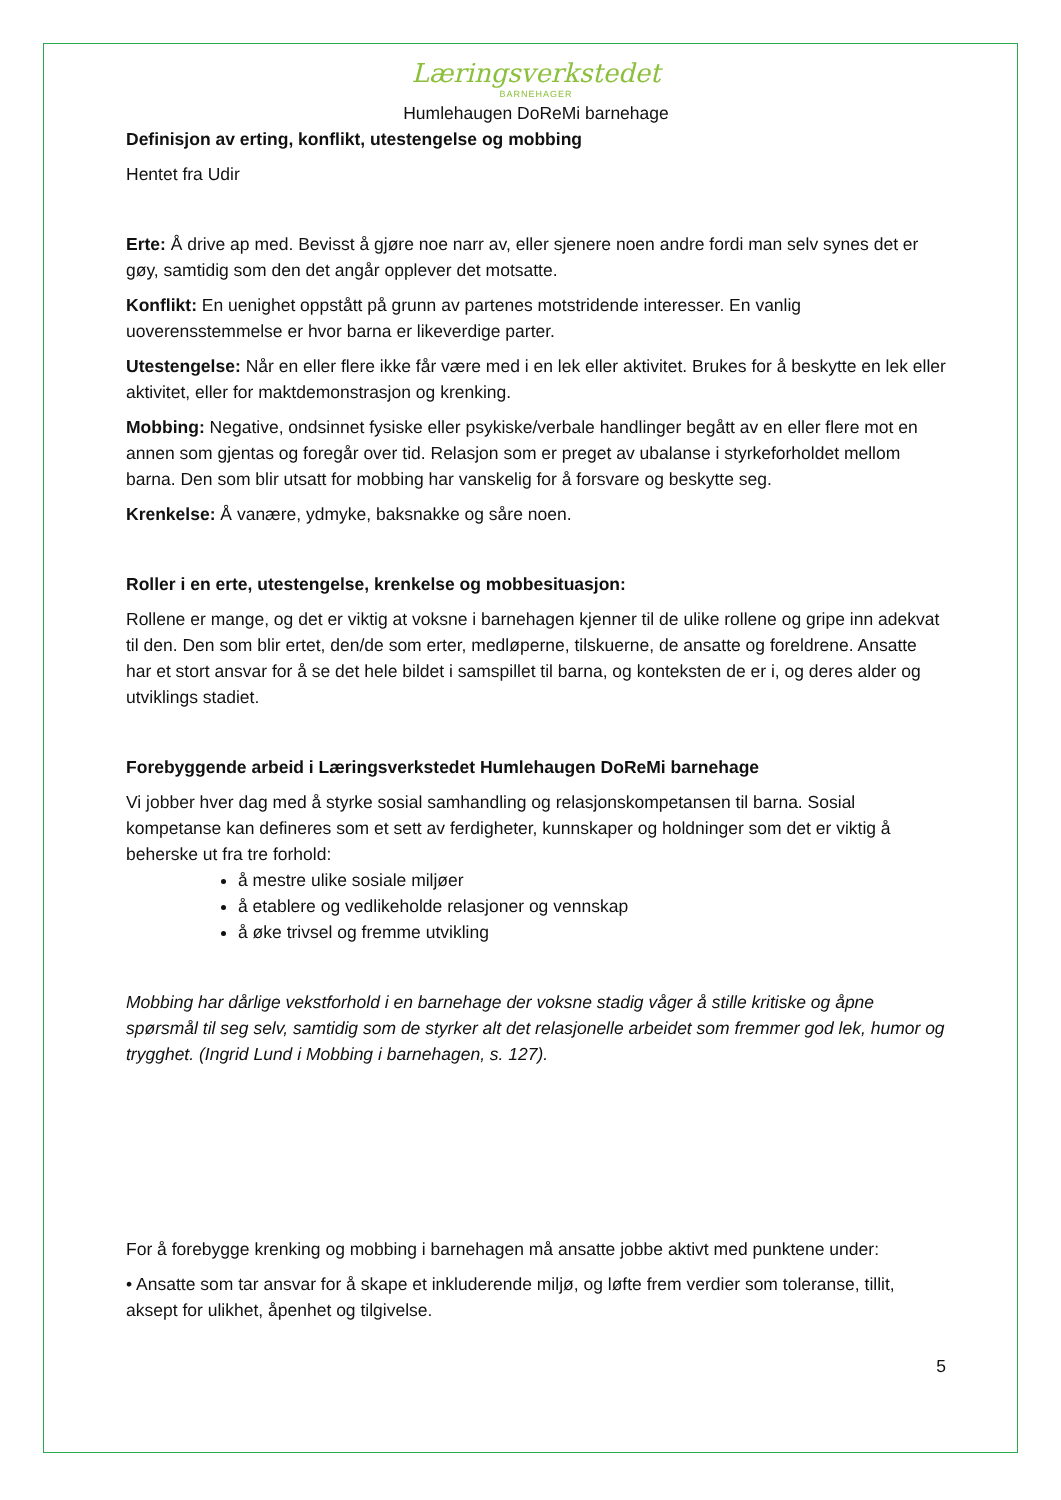Læringsverkstedet
BARNEHAGER
Humlehaugen DoReMi barnehage
Definisjon av erting, konflikt, utestengelse og mobbing
Hentet fra Udir
Erte: Å drive ap med. Bevisst å gjøre noe narr av, eller sjenere noen andre fordi man selv synes det er gøy, samtidig som den det angår opplever det motsatte.
Konflikt: En uenighet oppstått på grunn av partenes motstridende interesser. En vanlig uoverensstemmelse er hvor barna er likeverdige parter.
Utestengelse: Når en eller flere ikke får være med i en lek eller aktivitet. Brukes for å beskytte en lek eller aktivitet, eller for maktdemonstrasjon og krenking.
Mobbing: Negative, ondsinnet fysiske eller psykiske/verbale handlinger begått av en eller flere mot en annen som gjentas og foregår over tid. Relasjon som er preget av ubalanse i styrkeforholdet mellom barna. Den som blir utsatt for mobbing har vanskelig for å forsvare og beskytte seg.
Krenkelse: Å vanære, ydmyke, baksnakke og såre noen.
Roller i en erte, utestengelse, krenkelse og mobbesituasjon:
Rollene er mange, og det er viktig at voksne i barnehagen kjenner til de ulike rollene og gripe inn adekvat til den. Den som blir ertet, den/de som erter, medløperne, tilskuerne, de ansatte og foreldrene. Ansatte har et stort ansvar for å se det hele bildet i samspillet til barna, og konteksten de er i, og deres alder og utviklings stadiet.
Forebyggende arbeid i Læringsverkstedet Humlehaugen DoReMi barnehage
Vi jobber hver dag med å styrke sosial samhandling og relasjonskompetansen til barna. Sosial kompetanse kan defineres som et sett av ferdigheter, kunnskaper og holdninger som det er viktig å beherske ut fra tre forhold:
å mestre ulike sosiale miljøer
å etablere og vedlikeholde relasjoner og vennskap
å øke trivsel og fremme utvikling
Mobbing har dårlige vekstforhold i en barnehage der voksne stadig våger å stille kritiske og åpne spørsmål til seg selv, samtidig som de styrker alt det relasjonelle arbeidet som fremmer god lek, humor og trygghet. (Ingrid Lund i Mobbing i barnehagen, s. 127).
For å forebygge krenking og mobbing i barnehagen må ansatte jobbe aktivt med punktene under:
• Ansatte som tar ansvar for å skape et inkluderende miljø, og løfte frem verdier som toleranse, tillit, aksept for ulikhet, åpenhet og tilgivelse.
5